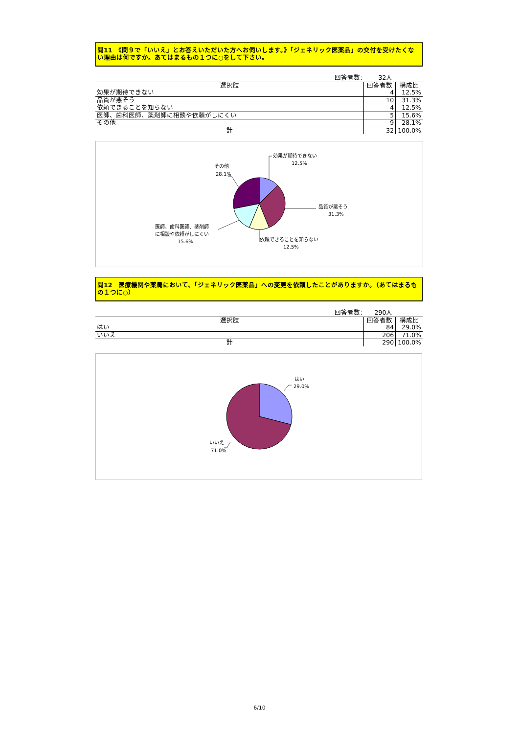問11　《問９で「いいえ」とお答えいただいた方へお伺いします。》「ジェネリック医薬品」の交付を受けたくない理由は何ですか。あてはまるもの１つに○をして下さい。
| | 回答者数: | 32人 | |
| 選択肢 | | 回答者数 | 構成比 |
| 効果が期待できない | | 4 | 12.5% |
| 品質が悪そう | | 10 | 31.3% |
| 依頼できることを知らない | | 4 | 12.5% |
| 医師、歯科医師、薬剤師に相談や依頼がしにくい | | 5 | 15.6% |
| その他 | | 9 | 28.1% |
| 計 | | 32 | 100.0% |
効果が期待できない
12.5%
品質が悪そう
31.3%
依頼できることを知らない
12.5%
医師、歯科医師、薬剤師
に相談や依頼がしにくい
15.6%
その他
28.1%
問12　医療機関や薬局において、「ジェネリック医薬品」への変更を依頼したことがありますか。（あてはまるもの１つに○）
| | 回答者数: | 290人 | |
| 選択肢 | | 回答者数 | 構成比 |
| はい | | 84 | 29.0% |
| いいえ | | 206 | 71.0% |
| 計 | | 290 | 100.0% |
はい
29.0%
いいえ
71.0%
6/10